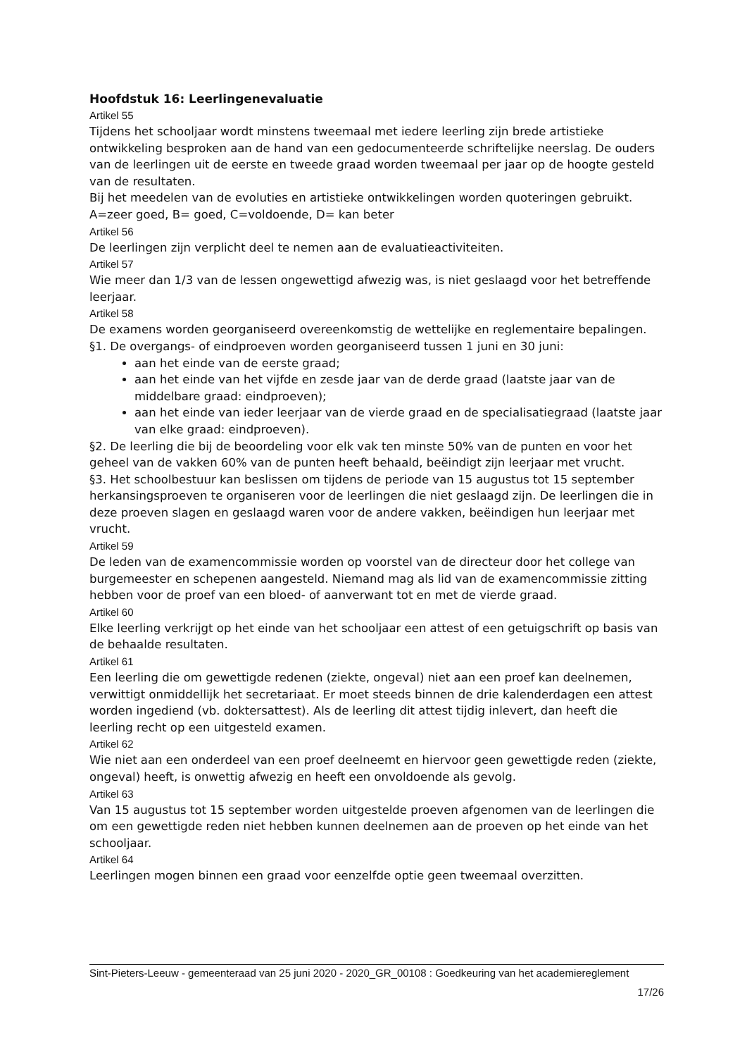Hoofdstuk 16: Leerlingenevaluatie
Artikel 55
Tijdens het schooljaar wordt minstens tweemaal met iedere leerling zijn brede artistieke ontwikkeling besproken aan de hand van een gedocumenteerde schriftelijke neerslag. De ouders van de leerlingen uit de eerste en tweede graad worden tweemaal per jaar op de hoogte gesteld van de resultaten.
Bij het meedelen van de evoluties en artistieke ontwikkelingen worden quoteringen gebruikt. A=zeer goed, B= goed, C=voldoende, D= kan beter
Artikel 56
De leerlingen zijn verplicht deel te nemen aan de evaluatieactiviteiten.
Artikel 57
Wie meer dan 1/3 van de lessen ongewettigd afwezig was, is niet geslaagd voor het betreffende leerjaar.
Artikel 58
De examens worden georganiseerd overeenkomstig de wettelijke en reglementaire bepalingen.
§1. De overgangs- of eindproeven worden georganiseerd tussen 1 juni en 30 juni:
aan het einde van de eerste graad;
aan het einde van het vijfde en zesde jaar van de derde graad (laatste jaar van de middelbare graad: eindproeven);
aan het einde van ieder leerjaar van de vierde graad en de specialisatiegraad (laatste jaar van elke graad: eindproeven).
§2. De leerling die bij de beoordeling voor elk vak ten minste 50% van de punten en voor het geheel van de vakken 60% van de punten heeft behaald, beëindigt zijn leerjaar met vrucht.
§3. Het schoolbestuur kan beslissen om tijdens de periode van 15 augustus tot 15 september herkansingsproeven te organiseren voor de leerlingen die niet geslaagd zijn. De leerlingen die in deze proeven slagen en geslaagd waren voor de andere vakken, beëindigen hun leerjaar met vrucht.
Artikel 59
De leden van de examencommissie worden op voorstel van de directeur door het college van burgemeester en schepenen aangesteld. Niemand mag als lid van de examencommissie zitting hebben voor de proef van een bloed- of aanverwant tot en met de vierde graad.
Artikel 60
Elke leerling verkrijgt op het einde van het schooljaar een attest of een getuigschrift op basis van de behaalde resultaten.
Artikel 61
Een leerling die om gewettigde redenen (ziekte, ongeval) niet aan een proef kan deelnemen, verwittigt onmiddellijk het secretariaat. Er moet steeds binnen de drie kalenderdagen een attest worden ingediend (vb. doktersattest). Als de leerling dit attest tijdig inlevert, dan heeft die leerling recht op een uitgesteld examen.
Artikel 62
Wie niet aan een onderdeel van een proef deelneemt en hiervoor geen gewettigde reden (ziekte, ongeval) heeft, is onwettig afwezig en heeft een onvoldoende als gevolg.
Artikel 63
Van 15 augustus tot 15 september worden uitgestelde proeven afgenomen van de leerlingen die om een gewettigde reden niet hebben kunnen deelnemen aan de proeven op het einde van het schooljaar.
Artikel 64
Leerlingen mogen binnen een graad voor eenzelfde optie geen tweemaal overzitten.
Sint-Pieters-Leeuw - gemeenteraad van 25 juni 2020 - 2020_GR_00108 : Goedkeuring van het academiereglement
17/26